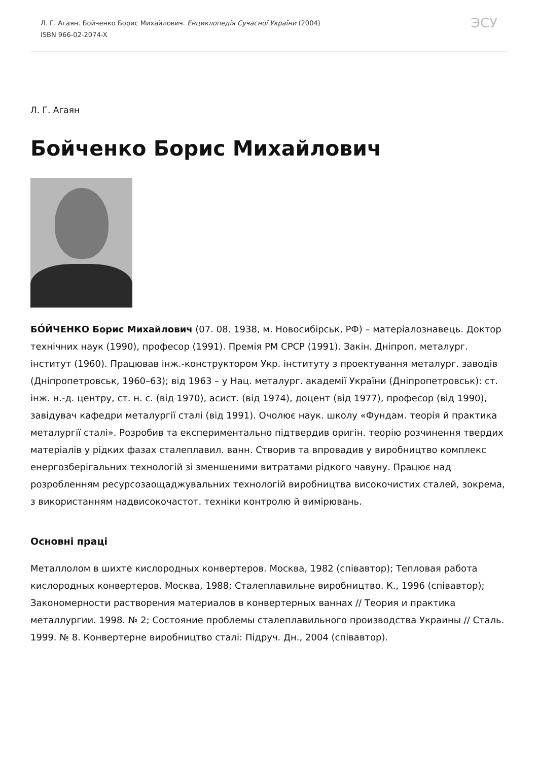Л. Г. Агаян. Бойченко Борис Михайлович. Енциклопедія Сучасної України (2004)
ISBN 966-02-2074-X
ЭСУ
Л. Г. Агаян
Бойченко Борис Михайлович
БО́ЙЧЕНКО Борис Михайлович (07. 08. 1938, м. Новосибірськ, РФ) – матеріалознавець. Доктор технічних наук (1990), професор (1991). Премія РМ СРСР (1991). Закін. Дніпроп. металург. інститут (1960). Працював інж.-конструктором Укр. інституту з проектування металург. заводів (Дніпропетровськ, 1960–63); від 1963 – у Нац. металург. академії України (Дніпропетровськ): ст. інж. н.-д. центру, ст. н. с. (від 1970), асист. (від 1974), доцент (від 1977), професор (від 1990), завідувач кафедри металургії сталі (від 1991). Очолює наук. школу «Фундам. теорія й практика металургії сталі». Розробив та експериментально підтвердив оригін. теорію розчинення твердих матеріалів у рідких фазах сталеплавил. ванн. Створив та впровадив у виробництво комплекс енергозберігальних технологій зі зменшеними витратами рідкого чавуну. Працює над розробленням ресурсозаощаджувальних технологій виробництва високочистих сталей, зокрема, з використанням надвисокочастот. техніки контролю й вимірювань.
Основні праці
Металлолом в шихте кислородных конвертеров. Москва, 1982 (співавтор); Тепловая работа кислородных конвертеров. Москва, 1988; Сталеплавильне виробництво. К., 1996 (співавтор); Закономерности растворения материалов в конвертерных ваннах // Теория и практика металлургии. 1998. № 2; Состояние проблемы сталеплавильного производства Украины // Сталь. 1999. № 8. Конвертерне виробництво сталі: Підруч. Дн., 2004 (співавтор).